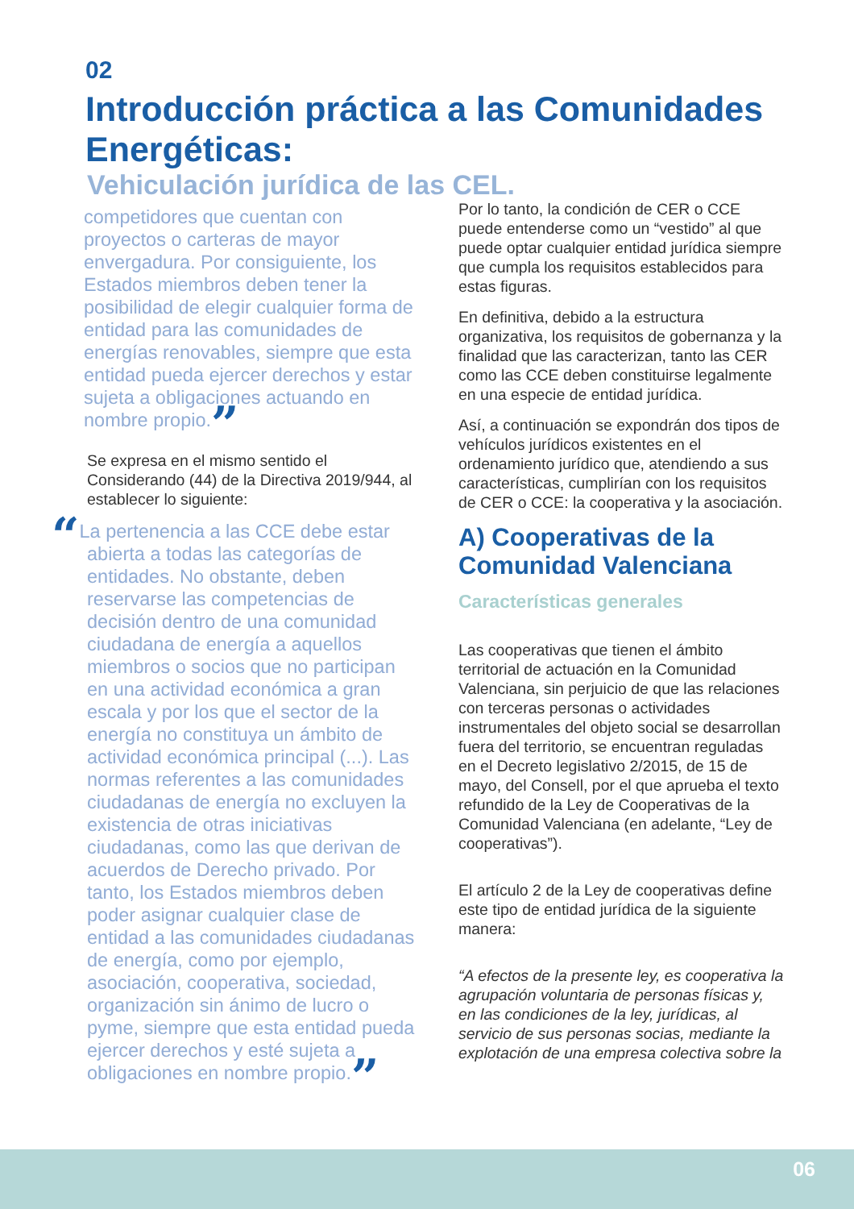02
Introducción práctica a las Comunidades Energéticas:
Vehiculación jurídica de las CEL.
competidores que cuentan con proyectos o carteras de mayor envergadura. Por consiguiente, los Estados miembros deben tener la posibilidad de elegir cualquier forma de entidad para las comunidades de energías renovables, siempre que esta entidad pueda ejercer derechos y estar sujeta a obligaciones actuando en nombre propio.”
Se expresa en el mismo sentido el Considerando (44) de la Directiva 2019/944, al establecer lo siguiente:
“La pertenencia a las CCE debe estar abierta a todas las categorías de entidades. No obstante, deben reservarse las competencias de decisión dentro de una comunidad ciudadana de energía a aquellos miembros o socios que no participan en una actividad económica a gran escala y por los que el sector de la energía no constituya un ámbito de actividad económica principal (...). Las normas referentes a las comunidades ciudadanas de energía no excluyen la existencia de otras iniciativas ciudadanas, como las que derivan de acuerdos de Derecho privado. Por tanto, los Estados miembros deben poder asignar cualquier clase de entidad a las comunidades ciudadanas de energía, como por ejemplo, asociación, cooperativa, sociedad, organización sin ánimo de lucro o pyme, siempre que esta entidad pueda ejercer derechos y esté sujeta a obligaciones en nombre propio.”
Por lo tanto, la condición de CER o CCE puede entenderse como un “vestido” al que puede optar cualquier entidad jurídica siempre que cumpla los requisitos establecidos para estas figuras.
En definitiva, debido a la estructura organizativa, los requisitos de gobernanza y la finalidad que las caracterizan, tanto las CER como las CCE deben constituirse legalmente en una especie de entidad jurídica.
Así, a continuación se expondrán dos tipos de vehículos jurídicos existentes en el ordenamiento jurídico que, atendiendo a sus características, cumplirían con los requisitos de CER o CCE: la cooperativa y la asociación.
A) Cooperativas de la Comunidad Valenciana
Características generales
Las cooperativas que tienen el ámbito territorial de actuación en la Comunidad Valenciana, sin perjuicio de que las relaciones con terceras personas o actividades instrumentales del objeto social se desarrollan fuera del territorio, se encuentran reguladas en el Decreto legislativo 2/2015, de 15 de mayo, del Consell, por el que aprueba el texto refundido de la Ley de Cooperativas de la Comunidad Valenciana (en adelante, “Ley de cooperativas”).
El artículo 2 de la Ley de cooperativas define este tipo de entidad jurídica de la siguiente manera:
“A efectos de la presente ley, es cooperativa la agrupación voluntaria de personas físicas y, en las condiciones de la ley, jurídicas, al servicio de sus personas socias, mediante la explotación de una empresa colectiva sobre la
06